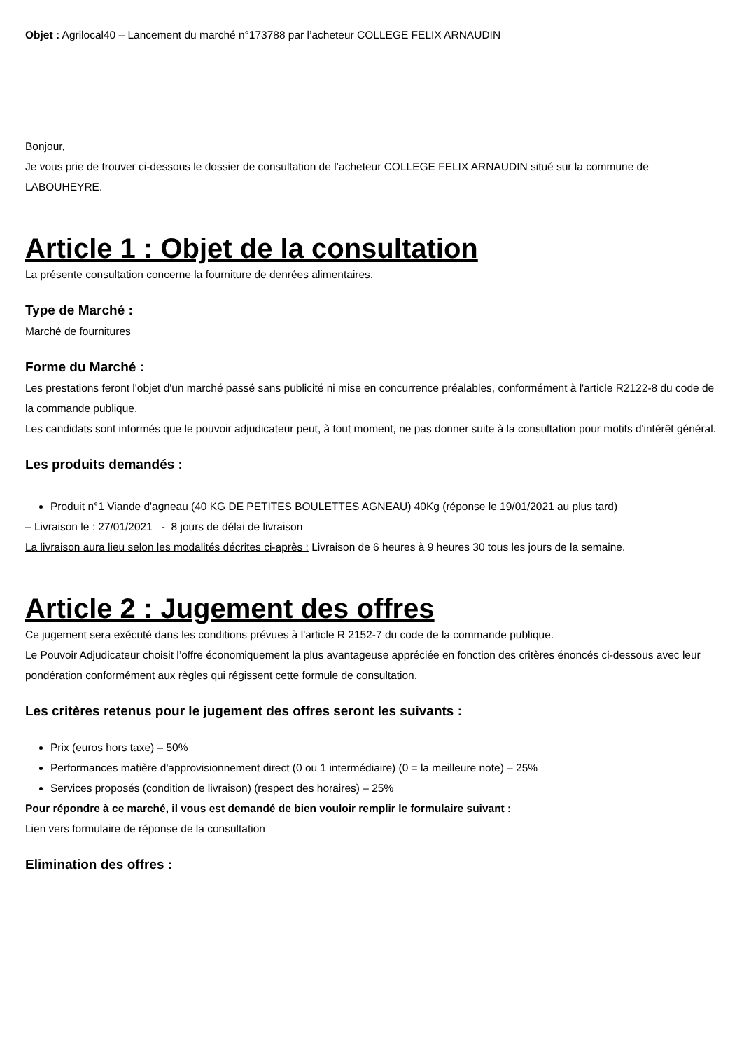Objet : Agrilocal40 – Lancement du marché n°173788 par l’acheteur COLLEGE FELIX ARNAUDIN
Bonjour,
Je vous prie de trouver ci-dessous le dossier de consultation de l’acheteur COLLEGE FELIX ARNAUDIN situé sur la commune de LABOUHEYRE.
Article 1 : Objet de la consultation
La présente consultation concerne la fourniture de denrées alimentaires.
Type de Marché :
Marché de fournitures
Forme du Marché :
Les prestations feront l'objet d'un marché passé sans publicité ni mise en concurrence préalables, conformément à l'article R2122-8 du code de la commande publique.
Les candidats sont informés que le pouvoir adjudicateur peut, à tout moment, ne pas donner suite à la consultation pour motifs d'intérêt général.
Les produits demandés :
Produit n°1 Viande d'agneau (40 KG DE PETITES BOULETTES AGNEAU) 40Kg (réponse le 19/01/2021 au plus tard)
– Livraison le : 27/01/2021 - 8 jours de délai de livraison
La livraison aura lieu selon les modalités décrites ci-après : Livraison de 6 heures à 9 heures 30 tous les jours de la semaine.
Article 2 : Jugement des offres
Ce jugement sera exécuté dans les conditions prévues à l'article R 2152-7 du code de la commande publique.
Le Pouvoir Adjudicateur choisit l’offre économiquement la plus avantageuse appréciée en fonction des critères énoncés ci-dessous avec leur pondération conformément aux règles qui régissent cette formule de consultation.
Les critères retenus pour le jugement des offres seront les suivants :
Prix (euros hors taxe) – 50%
Performances matière d'approvisionnement direct (0 ou 1 intermédiaire) (0 = la meilleure note) – 25%
Services proposés (condition de livraison) (respect des horaires) – 25%
Pour répondre à ce marché, il vous est demandé de bien vouloir remplir le formulaire suivant :
Lien vers formulaire de réponse de la consultation
Elimination des offres :